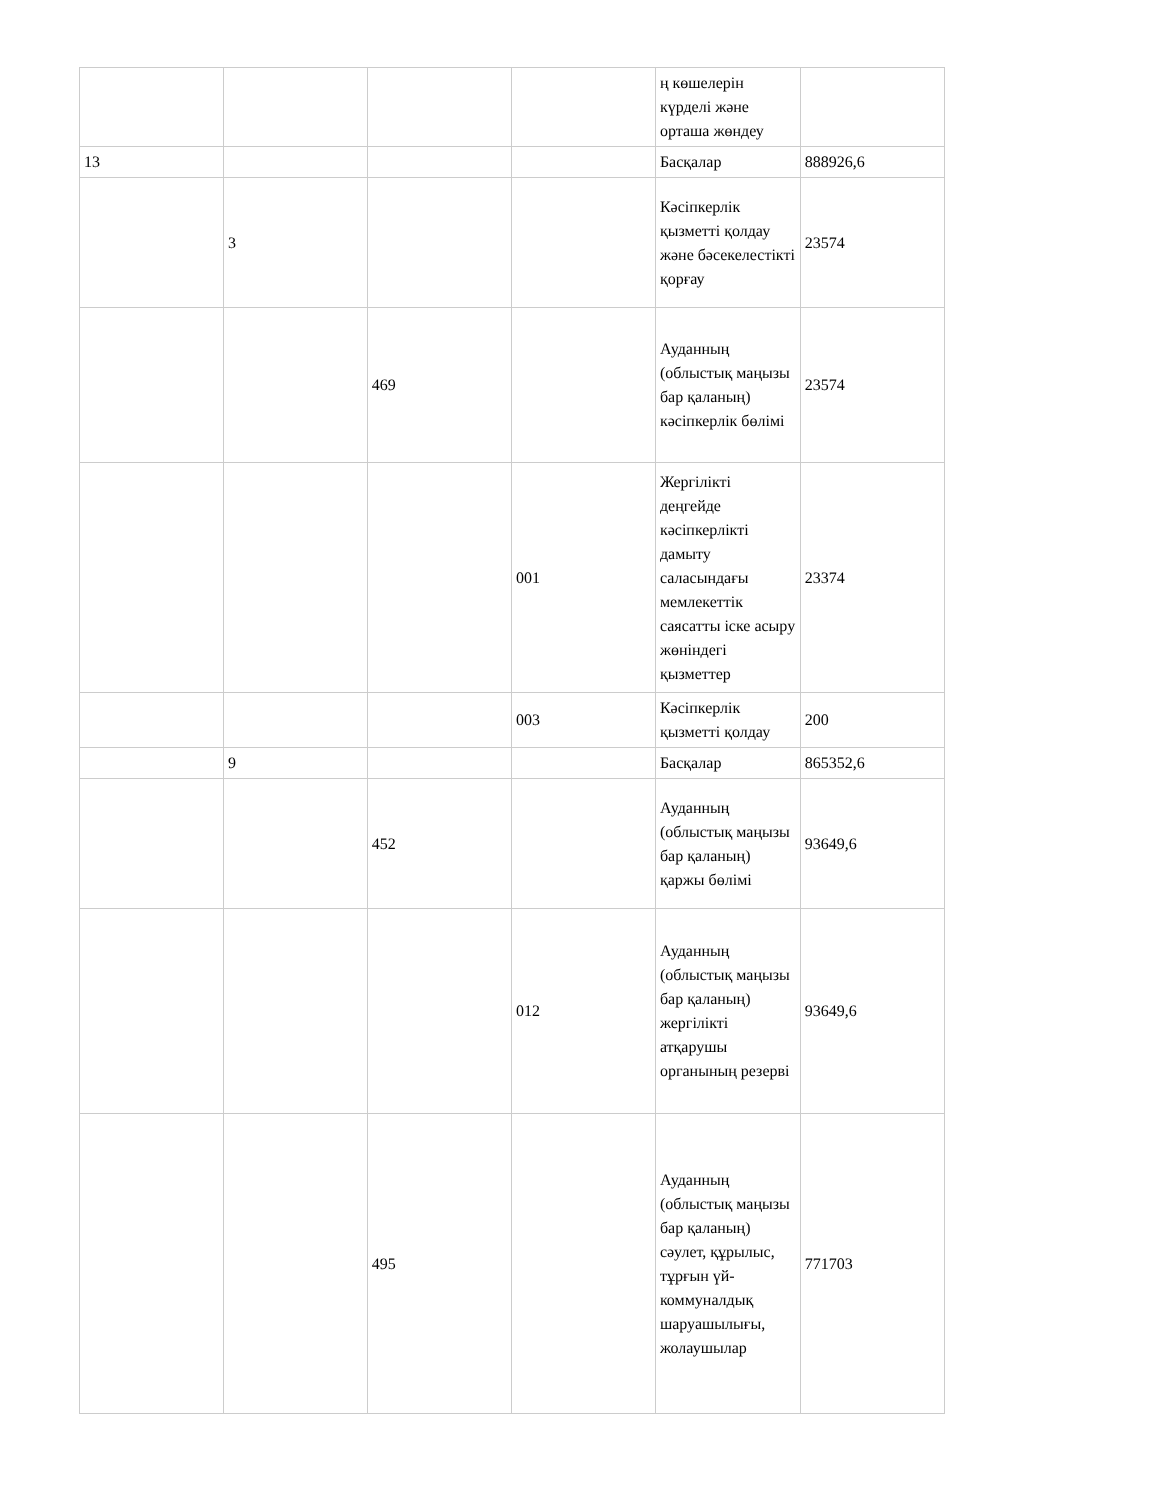| | | | | ң көшелерін күрделі және орташа жөндеу | |
| 13 | | | | Басқалар | 888926,6 |
| | 3 | | | Кәсіпкерлік қызметті қолдау және бәсекелестікті қорғау | 23574 |
| | | 469 | | Ауданның (облыстық маңызы бар қаланың) кәсіпкерлік бөлімі | 23574 |
| | | | 001 | Жергілікті деңгейде кәсіпкерлікті дамыту саласындағы мемлекеттік саясатты іске асыру жөніндегі қызметтер | 23374 |
| | | | 003 | Кәсіпкерлік қызметті қолдау | 200 |
| | 9 | | | Басқалар | 865352,6 |
| | | 452 | | Ауданның (облыстық маңызы бар қаланың) қаржы бөлімі | 93649,6 |
| | | | 012 | Ауданның (облыстық маңызы бар қаланың) жергілікті атқарушы органының резерві | 93649,6 |
| | | 495 | | Ауданның (облыстық маңызы бар қаланың) сәулет, құрылыс, тұрғын үй-коммуналдық шаруашылығы, жолаушылар | 771703 |